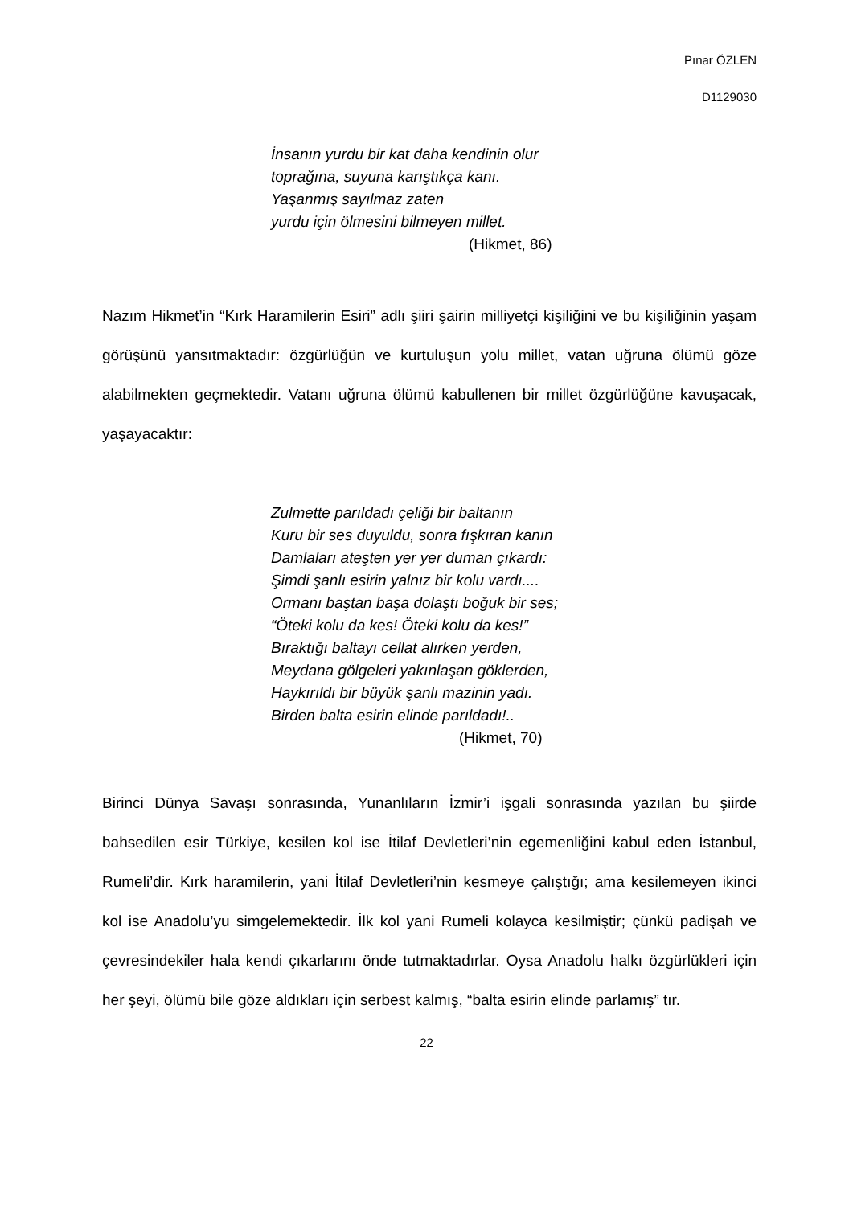Pınar ÖZLEN
D1129030
İnsanın yurdu bir kat daha kendinin olur
toprağına, suyuna karıştıkça kanı.
Yaşanmış sayılmaz zaten
yurdu için ölmesini bilmeyen millet.
(Hikmet, 86)
Nazım Hikmet’in “Kırk Haramilerin Esiri” adlı şiiri şairin milliyetçi kişiliğini ve bu kişiliğinin yaşam görüşünü yansıtmaktadır: özgürlüğün ve kurtuluşun yolu millet, vatan uğruna ölümü göze alabilmekten geçmektedir. Vatanı uğruna ölümü kabullenen bir millet özgürlüğüne kavuşacak, yaşayacaktır:
Zulmette parıldadı çeliği bir baltanın
Kuru bir ses duyuldu, sonra fışkıran kanın
Damlaları ateşten yer yer duman çıkardı:
Şimdi şanlı esirin yalnız bir kolu vardı....
Ormanı baştan başa dolaştı boğuk bir ses;
“Öteki kolu da kes! Öteki kolu da kes!”
Bıraktığı baltayı cellat alırken yerden,
Meydana gölgeleri yakınlaşan göklerden,
Haykırıldı bir büyük şanlı mazinin yadı.
Birden balta esirin elinde parıldadı!..
(Hikmet, 70)
Birinci Dünya Savaşı sonrasında, Yunanlıların İzmir’i işgali sonrasında yazılan bu şiirde bahsedilen esir Türkiye, kesilen kol ise İtilaf Devletleri’nin egemenliğini kabul eden İstanbul, Rumeli’dir. Kırk haramilerin, yani İtilaf Devletleri’nin kesmeye çalıştığı; ama kesilemeyen ikinci kol ise Anadolu’yu simgelemektedir. İlk kol yani Rumeli kolayca kesilmiştir; çünkü padişah ve çevresindekiler hala kendi çıkarlarını önde tutmaktadırlar. Oysa Anadolu halkı özgürlükleri için her şeyi, ölümü bile göze aldıkları için serbest kalmış, “balta esirin elinde parlamış” tır.
22